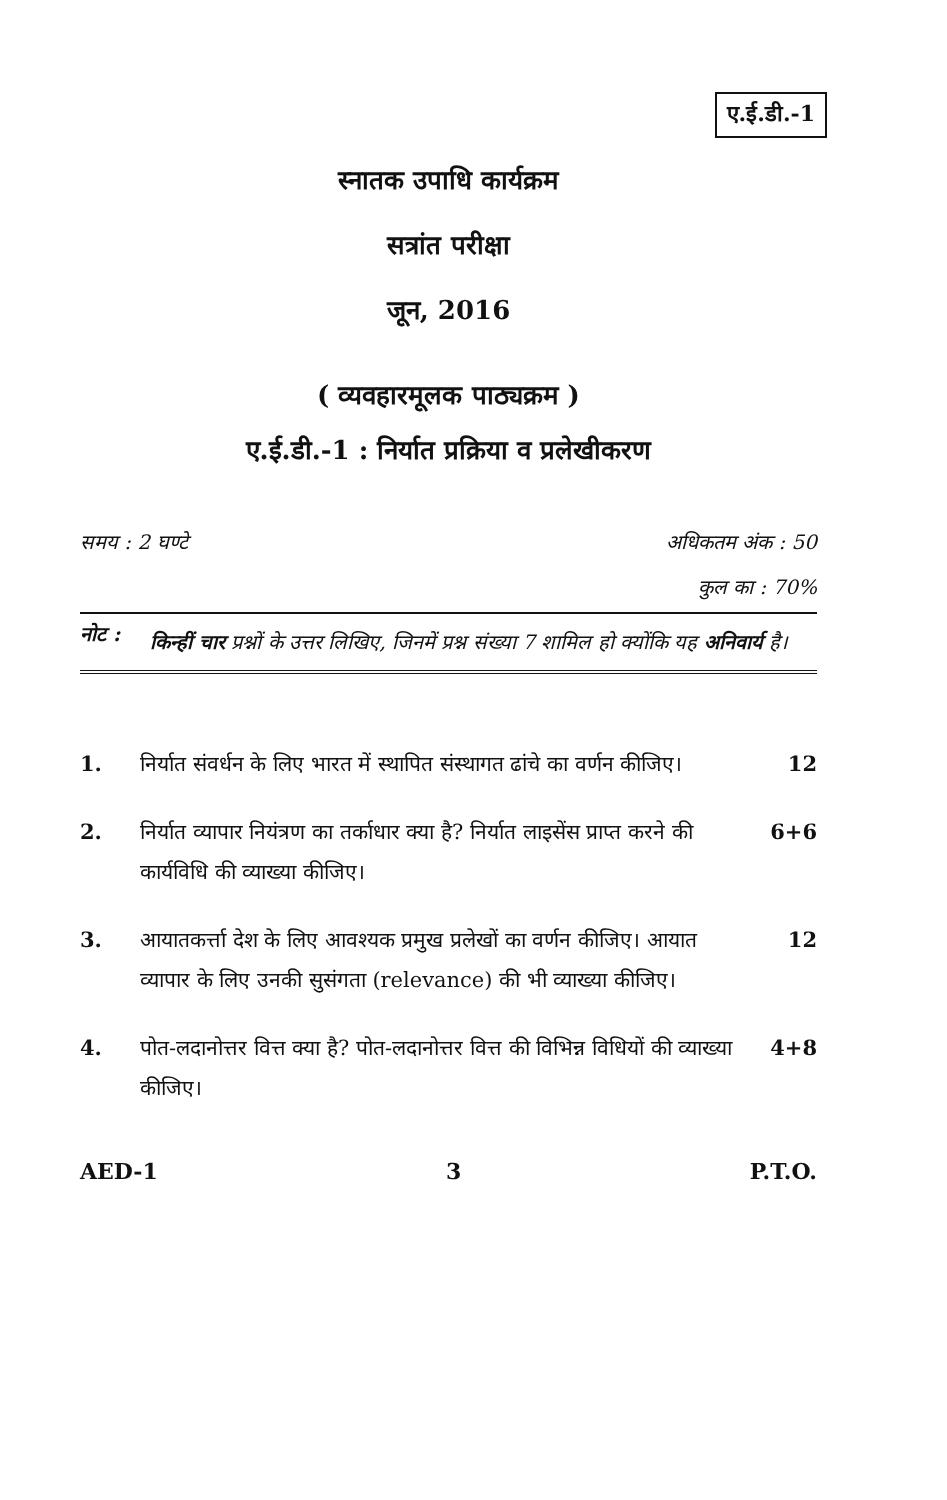ए.ई.डी.-1
स्नातक उपाधि कार्यक्रम
सत्रांत परीक्षा
जून, 2016
( व्यवहारमूलक पाठ्यक्रम )
ए.ई.डी.-1 : निर्यात प्रक्रिया व प्रलेखीकरण
समय : 2 घण्टे अधिकतम अंक : 50
कुल का : 70%
नोट : किन्हीं चार प्रश्नों के उत्तर लिखिए, जिनमें प्रश्न संख्या 7 शामिल हो क्योंकि यह अनिवार्य है।
1. निर्यात संवर्धन के लिए भारत में स्थापित संस्थागत ढांचे का वर्णन कीजिए। 12
2. निर्यात व्यापार नियंत्रण का तर्काधार क्या है? निर्यात लाइसेंस प्राप्त करने की कार्यविधि की व्याख्या कीजिए। 6+6
3. आयातकर्त्ता देश के लिए आवश्यक प्रमुख प्रलेखों का वर्णन कीजिए। आयात व्यापार के लिए उनकी सुसंगता (relevance) की भी व्याख्या कीजिए। 12
4. पोत-लदानोत्तर वित्त क्या है? पोत-लदानोत्तर वित्त की विभिन्न विधियों की व्याख्या कीजिए। 4+8
AED-1 3 P.T.O.